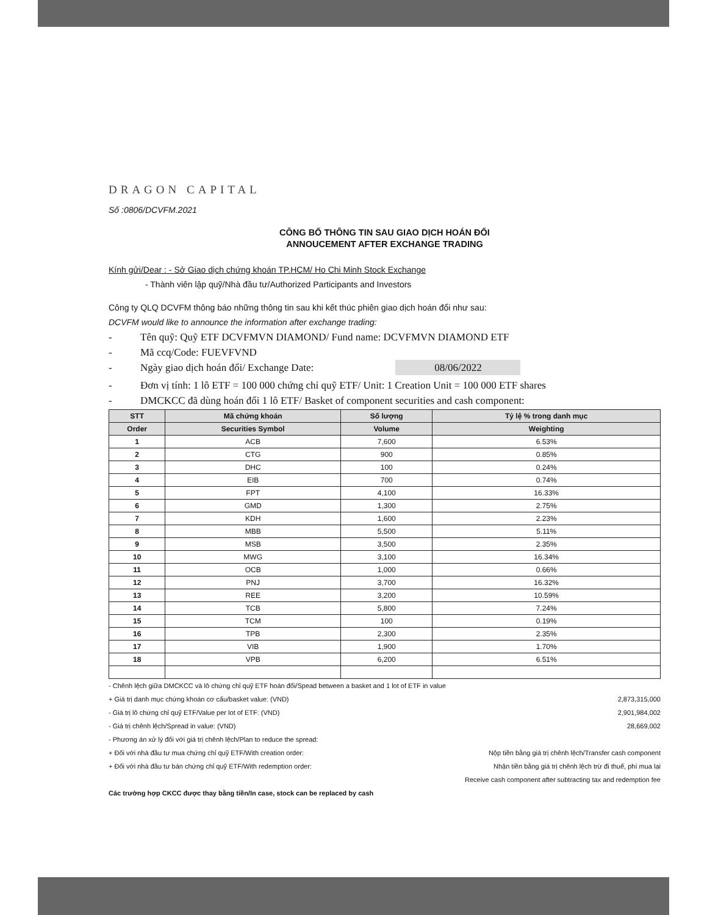DRAGON CAPITAL
Số :0806/DCVFM.2021
CÔNG BỐ THÔNG TIN SAU GIAO DỊCH HOÁN ĐỔI
ANNOUCEMENT AFTER EXCHANGE TRADING
Kính gửi/Dear : - Sở Giao dịch chứng khoán TP.HCM/ Ho Chi Minh Stock Exchange
- Thành viên lập quỹ/Nhà đầu tư/Authorized Participants and Investors
Công ty QLQ DCVFM thông báo những thông tin sau khi kết thúc phiên giao dịch hoán đổi như sau:
DCVFM would like to announce the information after exchange trading:
- Tên quỹ: Quỹ ETF DCVFMVN DIAMOND/ Fund name: DCVFMVN DIAMOND ETF
- Mã ccq/Code: FUEVFVND
- Ngày giao dịch hoán đổi/ Exchange Date: 08/06/2022
- Đơn vị tính: 1 lô ETF = 100 000 chứng chỉ quỹ ETF/ Unit: 1 Creation Unit = 100 000 ETF shares
- DMCKCC đã dùng hoán đổi 1 lô ETF/ Basket of component securities and cash component:
| STT | Mã chứng khoán | Số lượng | Tỷ lệ % trong danh mục |
| --- | --- | --- | --- |
| Order | Securities Symbol | Volume | Weighting |
| 1 | ACB | 7,600 | 6.53% |
| 2 | CTG | 900 | 0.85% |
| 3 | DHC | 100 | 0.24% |
| 4 | EIB | 700 | 0.74% |
| 5 | FPT | 4,100 | 16.33% |
| 6 | GMD | 1,300 | 2.75% |
| 7 | KDH | 1,600 | 2.23% |
| 8 | MBB | 5,500 | 5.11% |
| 9 | MSB | 3,500 | 2.35% |
| 10 | MWG | 3,100 | 16.34% |
| 11 | OCB | 1,000 | 0.66% |
| 12 | PNJ | 3,700 | 16.32% |
| 13 | REE | 3,200 | 10.59% |
| 14 | TCB | 5,800 | 7.24% |
| 15 | TCM | 100 | 0.19% |
| 16 | TPB | 2,300 | 2.35% |
| 17 | VIB | 1,900 | 1.70% |
| 18 | VPB | 6,200 | 6.51% |
- Chênh lệch giữa DMCKCC và lô chứng chỉ quỹ ETF hoán đổi/Spead between a basket and 1 lot of ETF in value
+ Giá trị danh mục chứng khoán cơ cấu/basket value: (VND) 2,873,315,000
- Giá trị lô chứng chỉ quỹ ETF/Value per lot of ETF: (VND) 2,901,984,002
- Giá trị chênh lệch/Spread in value: (VND) 28,669,002
- Phương án xử lý đối với giá trị chênh lệch/Plan to reduce the spread:
+ Đối với nhà đầu tư mua chứng chỉ quỹ ETF/With creation order: Nộp tiền bằng giá trị chênh lệch/Transfer cash component
+ Đối với nhà đầu tư bán chứng chỉ quỹ ETF/With redemption order: Nhận tiền bằng giá trị chênh lệch trừ đi thuế, phí mua lại
Receive cash component after subtracting tax and redemption fee
Các trường hợp CKCC được thay bằng tiền/In case, stock can be replaced by cash